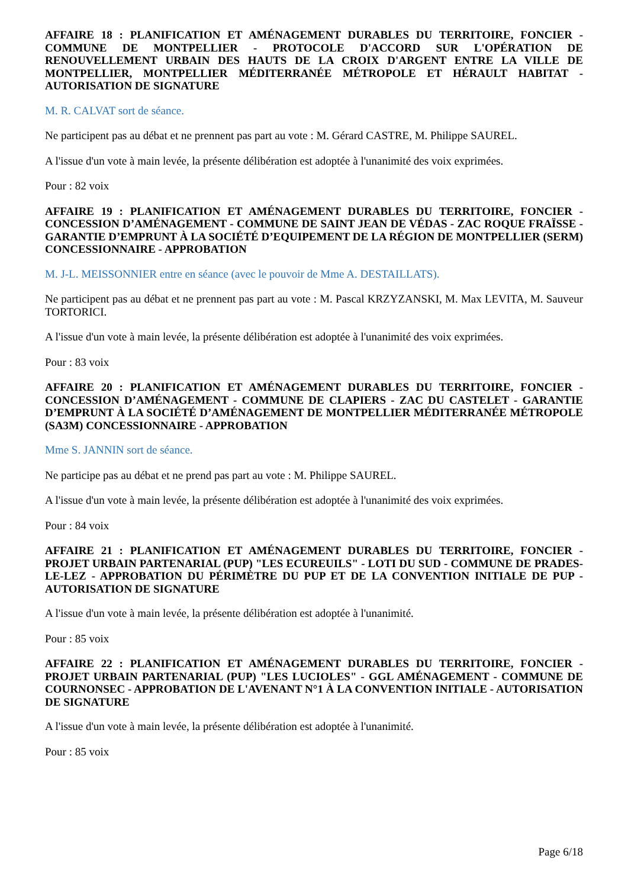AFFAIRE 18 : PLANIFICATION ET AMÉNAGEMENT DURABLES DU TERRITOIRE, FONCIER - COMMUNE DE MONTPELLIER - PROTOCOLE D'ACCORD SUR L'OPÉRATION DE RENOUVELLEMENT URBAIN DES HAUTS DE LA CROIX D'ARGENT ENTRE LA VILLE DE MONTPELLIER, MONTPELLIER MÉDITERRANÉE MÉTROPOLE ET HÉRAULT HABITAT - AUTORISATION DE SIGNATURE
M. R. CALVAT sort de séance.
Ne participent pas au débat et ne prennent pas part au vote : M. Gérard CASTRE, M. Philippe SAUREL.
A l'issue d'un vote à main levée, la présente délibération est adoptée à l'unanimité des voix exprimées.
Pour : 82 voix
AFFAIRE 19 : PLANIFICATION ET AMÉNAGEMENT DURABLES DU TERRITOIRE, FONCIER - CONCESSION D’AMÉNAGEMENT - COMMUNE DE SAINT JEAN DE VÉDAS - ZAC ROQUE FRAÏSSE - GARANTIE D’EMPRUNT À LA SOCIÉTÉ D’EQUIPEMENT DE LA RÉGION DE MONTPELLIER (SERM) CONCESSIONNAIRE - APPROBATION
M. J-L. MEISSONNIER entre en séance (avec le pouvoir de Mme A. DESTAILLATS).
Ne participent pas au débat et ne prennent pas part au vote : M. Pascal KRZYZANSKI, M. Max LEVITA, M. Sauveur TORTORICI.
A l'issue d'un vote à main levée, la présente délibération est adoptée à l'unanimité des voix exprimées.
Pour : 83 voix
AFFAIRE 20 : PLANIFICATION ET AMÉNAGEMENT DURABLES DU TERRITOIRE, FONCIER - CONCESSION D’AMÉNAGEMENT - COMMUNE DE CLAPIERS - ZAC DU CASTELET - GARANTIE D’EMPRUNT À LA SOCIÉTÉ D’AMÉNAGEMENT DE MONTPELLIER MÉDITERRANÉE MÉTROPOLE (SA3M) CONCESSIONNAIRE - APPROBATION
Mme S. JANNIN sort de séance.
Ne participe pas au débat et ne prend pas part au vote : M. Philippe SAUREL.
A l'issue d'un vote à main levée, la présente délibération est adoptée à l'unanimité des voix exprimées.
Pour : 84 voix
AFFAIRE 21 : PLANIFICATION ET AMÉNAGEMENT DURABLES DU TERRITOIRE, FONCIER - PROJET URBAIN PARTENARIAL (PUP) "LES ECUREUILS" - LOTI DU SUD - COMMUNE DE PRADES-LE-LEZ - APPROBATION DU PÉRIMÈTRE DU PUP ET DE LA CONVENTION INITIALE DE PUP - AUTORISATION DE SIGNATURE
A l'issue d'un vote à main levée, la présente délibération est adoptée à l'unanimité.
Pour : 85 voix
AFFAIRE 22 : PLANIFICATION ET AMÉNAGEMENT DURABLES DU TERRITOIRE, FONCIER - PROJET URBAIN PARTENARIAL (PUP) "LES LUCIOLES" - GGL AMÉNAGEMENT - COMMUNE DE COURNONSEC - APPROBATION DE L'AVENANT N°1 À LA CONVENTION INITIALE - AUTORISATION DE SIGNATURE
A l'issue d'un vote à main levée, la présente délibération est adoptée à l'unanimité.
Pour : 85 voix
Page 6/18